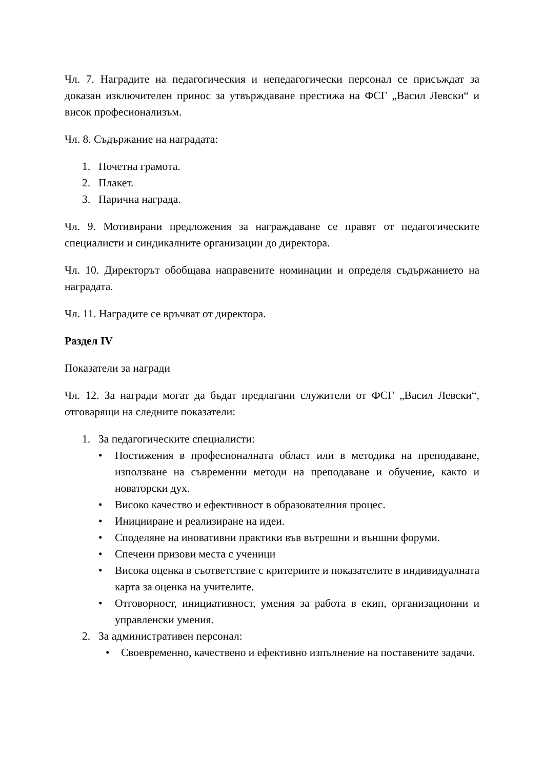Чл. 7. Наградите на педагогическия и непедагогически персонал се присъждат за доказан изключителен принос за утвърждаване престижа на ФСГ „Васил Левски“ и висок професионализъм.
Чл. 8. Съдържание на наградата:
1. Почетна грамота.
2. Плакет.
3. Парична награда.
Чл. 9. Мотивирани предложения за награждаване се правят от педагогическите специалисти и синдикалните организации до директора.
Чл. 10. Директорът обобщава направените номинации и определя съдържанието на наградата.
Чл. 11. Наградите се връчват от директора.
Раздел IV
Показатели за награди
Чл. 12. За награди могат да бъдат предлагани служители от ФСГ „Васил Левски“, отговарящи на следните показатели:
1. За педагогическите специалисти:
• Постижения в професионалната област или в методика на преподаване, използване на съвременни методи на преподаване и обучение, както и новаторски дух.
• Високо качество и ефективност в образователния процес.
• Иницииране и реализиране на идеи.
• Споделяне на иновативни практики във вътрешни и външни форуми.
• Спечени призови места с ученици
• Висока оценка в съответствие с критериите и показателите в индивидуалната карта за оценка на учителите.
• Отговорност, инициативност, умения за работа в екип, организационни и управленски умения.
2. За административен персонал:
• Своевременно, качествено и ефективно изпълнение на поставените задачи.